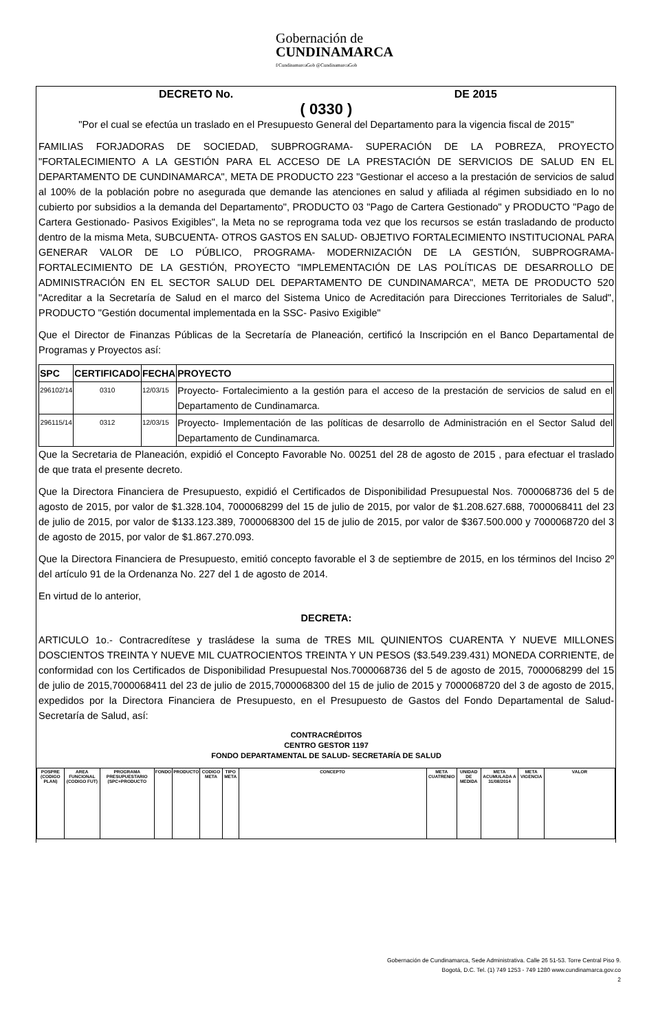Gobernación de
CUNDINAMARCA f/CundinamarcaGob @CundinamarcaGob
DECRETO No. DE 2015
( 0330 )
"Por el cual se efectúa un traslado en el Presupuesto General del Departamento para la vigencia fiscal de 2015"
FAMILIAS FORJADORAS DE SOCIEDAD, SUBPROGRAMA- SUPERACIÓN DE LA POBREZA, PROYECTO "FORTALECIMIENTO A LA GESTIÓN PARA EL ACCESO DE LA PRESTACIÓN DE SERVICIOS DE SALUD EN EL DEPARTAMENTO DE CUNDINAMARCA", META DE PRODUCTO 223 "Gestionar el acceso a la prestación de servicios de salud al 100% de la población pobre no asegurada que demande las atenciones en salud y afiliada al régimen subsidiado en lo no cubierto por subsidios a la demanda del Departamento", PRODUCTO 03 "Pago de Cartera Gestionado" y PRODUCTO "Pago de Cartera Gestionado- Pasivos Exigibles", la Meta no se reprograma toda vez que los recursos se están trasladando de producto dentro de la misma Meta, SUBCUENTA- OTROS GASTOS EN SALUD- OBJETIVO FORTALECIMIENTO INSTITUCIONAL PARA GENERAR VALOR DE LO PÚBLICO, PROGRAMA- MODERNIZACIÓN DE LA GESTIÓN, SUBPROGRAMA- FORTALECIMIENTO DE LA GESTIÓN, PROYECTO "IMPLEMENTACIÓN DE LAS POLÍTICAS DE DESARROLLO DE ADMINISTRACIÓN EN EL SECTOR SALUD DEL DEPARTAMENTO DE CUNDINAMARCA", META DE PRODUCTO 520 "Acreditar a la Secretaría de Salud en el marco del Sistema Unico de Acreditación para Direcciones Territoriales de Salud", PRODUCTO "Gestión documental implementada en la SSC- Pasivo Exigible"
Que el Director de Finanzas Públicas de la Secretaría de Planeación, certificó la Inscripción en el Banco Departamental de Programas y Proyectos así:
| SPC | CERTIFICADO | FECHA | PROYECTO |
| --- | --- | --- | --- |
| 296102/14 | 0310 | 12/03/15 | Proyecto- Fortalecimiento a la gestión para el acceso de la prestación de servicios de salud en el Departamento de Cundinamarca. |
| 296115/14 | 0312 | 12/03/15 | Proyecto- Implementación de las políticas de desarrollo de Administración en el Sector Salud del Departamento de Cundinamarca. |
Que la Secretaria de Planeación, expidió el Concepto Favorable No. 00251 del 28 de agosto de 2015 , para efectuar el traslado de que trata el presente decreto.
Que la Directora Financiera de Presupuesto, expidió el Certificados de Disponibilidad Presupuestal Nos. 7000068736 del 5 de agosto de 2015, por valor de $1.328.104, 7000068299 del 15 de julio de 2015, por valor de $1.208.627.688, 7000068411 del 23 de julio de 2015, por valor de $133.123.389, 7000068300 del 15 de julio de 2015, por valor de $367.500.000 y 7000068720 del 3 de agosto de 2015, por valor de $1.867.270.093.
Que la Directora Financiera de Presupuesto, emitió concepto favorable el 3 de septiembre de 2015, en los términos del Inciso 2º del artículo 91 de la Ordenanza No. 227 del 1 de agosto de 2014.
En virtud de lo anterior,
DECRETA:
ARTICULO 1o.- Contracredítese y trasládese la suma de TRES MIL QUINIENTOS CUARENTA Y NUEVE MILLONES DOSCIENTOS TREINTA Y NUEVE MIL CUATROCIENTOS TREINTA Y UN PESOS ($3.549.239.431) MONEDA CORRIENTE, de conformidad con los Certificados de Disponibilidad Presupuestal Nos.7000068736 del 5 de agosto de 2015, 7000068299 del 15 de julio de 2015,7000068411 del 23 de julio de 2015,7000068300 del 15 de julio de 2015 y 7000068720 del 3 de agosto de 2015, expedidos por la Directora Financiera de Presupuesto, en el Presupuesto de Gastos del Fondo Departamental de Salud- Secretaría de Salud, así:
CONTRACRÉDITOS
CENTRO GESTOR 1197
FONDO DEPARTAMENTAL DE SALUD- SECRETARÍA DE SALUD
| POSPRE (CODIGO PLAN) | AREA FUNCIONAL (CODIGO FUT) | PROGRAMA PRESUPUESTARIO (SPC+PRODUCTO | FONDO | PRODUCTO | CODIGO META | TIPO META | CONCEPTO | META CUATRENIO | UNIDAD DE MEDIDA | META ACUMULADA A 31/08/2014 | META VIGENCIA | VALOR |
| --- | --- | --- | --- | --- | --- | --- | --- | --- | --- | --- | --- | --- |
Gobernación de Cundinamarca, Sede Administrativa. Calle 26 51-53. Torre Central Piso 9.
Bogotá, D.C. Tel. (1) 749 1253 - 749 1280 www.cundinamarca.gov.co
2